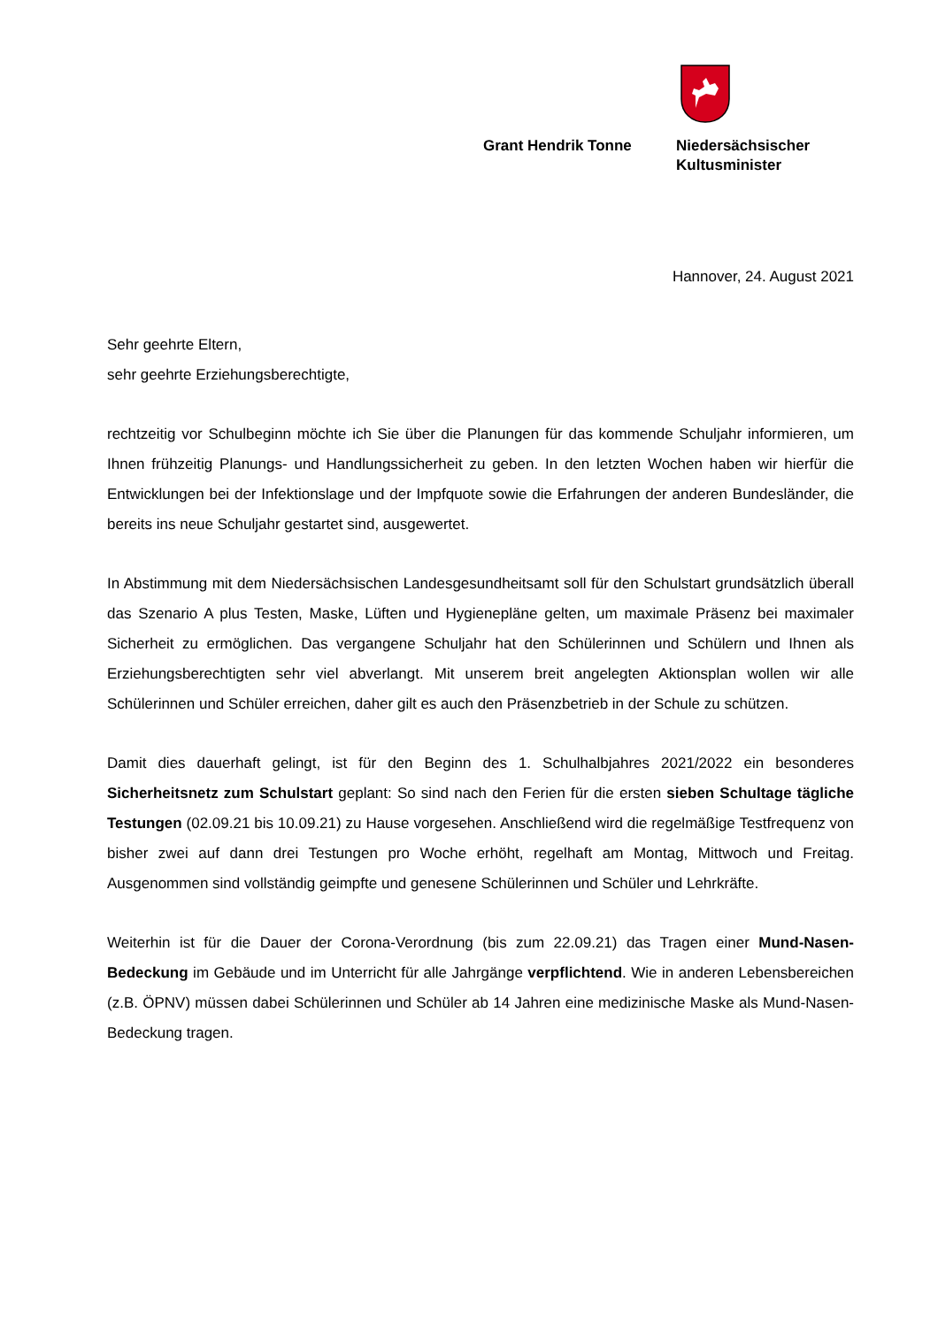Grant Hendrik Tonne Niedersächsischer
Kultusminister
Hannover, 24. August 2021
Sehr geehrte Eltern,
sehr geehrte Erziehungsberechtigte,
rechtzeitig vor Schulbeginn möchte ich Sie über die Planungen für das kommende Schuljahr informieren, um Ihnen frühzeitig Planungs- und Handlungssicherheit zu geben. In den letzten Wochen haben wir hierfür die Entwicklungen bei der Infektionslage und der Impfquote sowie die Erfahrungen der anderen Bundesländer, die bereits ins neue Schuljahr gestartet sind, ausgewertet.
In Abstimmung mit dem Niedersächsischen Landesgesundheitsamt soll für den Schulstart grundsätzlich überall das Szenario A plus Testen, Maske, Lüften und Hygienepläne gelten, um maximale Präsenz bei maximaler Sicherheit zu ermöglichen. Das vergangene Schuljahr hat den Schülerinnen und Schülern und Ihnen als Erziehungsberechtigten sehr viel abverlangt. Mit unserem breit angelegten Aktionsplan wollen wir alle Schülerinnen und Schüler erreichen, daher gilt es auch den Präsenzbetrieb in der Schule zu schützen.
Damit dies dauerhaft gelingt, ist für den Beginn des 1. Schulhalbjahres 2021/2022 ein besonderes Sicherheitsnetz zum Schulstart geplant: So sind nach den Ferien für die ersten sieben Schultage tägliche Testungen (02.09.21 bis 10.09.21) zu Hause vorgesehen. Anschließend wird die regelmäßige Testfrequenz von bisher zwei auf dann drei Testungen pro Woche erhöht, regelhaft am Montag, Mittwoch und Freitag. Ausgenommen sind vollständig geimpfte und genesene Schülerinnen und Schüler und Lehrkräfte.
Weiterhin ist für die Dauer der Corona-Verordnung (bis zum 22.09.21) das Tragen einer Mund-Nasen-Bedeckung im Gebäude und im Unterricht für alle Jahrgänge verpflichtend. Wie in anderen Lebensbereichen (z.B. ÖPNV) müssen dabei Schülerinnen und Schüler ab 14 Jahren eine medizinische Maske als Mund-Nasen-Bedeckung tragen.